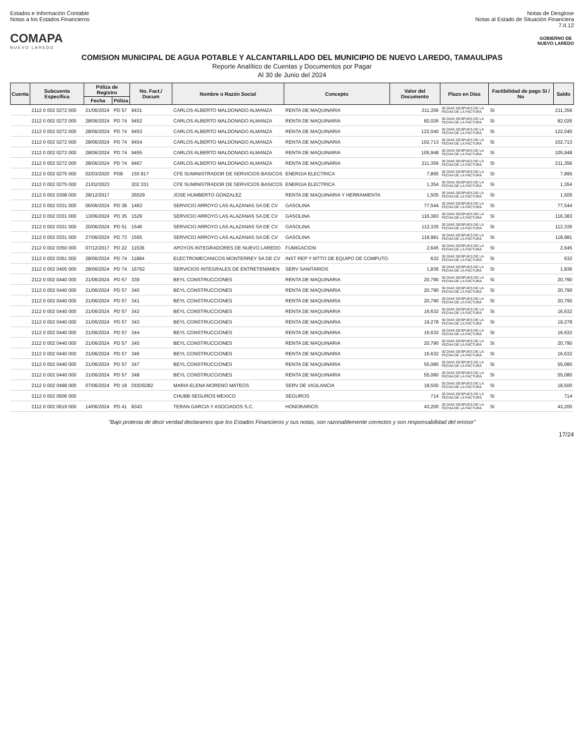Estados e Información Contable
Notas a los Estados Financieros
Notas de Desglose
Notas al Estado de Situación Financiera
7.II.12
COMAPA
NUEVO LAREDO
GOBIERNO DE
NUEVO LAREDO
COMISION MUNICIPAL DE AGUA POTABLE Y ALCANTARILLADO DEL MUNICIPIO DE NUEVO LAREDO, TAMAULIPAS
Reporte Analítico de Cuentas y Documentos por Pagar
Al 30 de Junio del 2024
| Cuenta | Subcuenta Específica | Póliza de Registro | | No. Fact./ Docum | Nombre o Razón Social | Concepto | Valor del Documento | Plazo en Días | Factibilidad de pago SI / No | Saldo |
| --- | --- | --- | --- | --- | --- | --- | --- | --- | --- | --- |
| | | Fecha | Póliza | | | | | | | |
| | 2112 0 002 0272 000 | 21/06/2024 | PD 57 | 9431 | CARLOS ALBERTO MALDONADO ALMANZA | RENTA DE MAQUINARIA | 211,356 | 30 DIAS DESPUES DE LA FECHA DE LA FACTURA | SI | 211,356 |
| | 2112 0 002 0272 000 | 28/06/2024 | PD 74 | 9452 | CARLOS ALBERTO MALDONADO ALMANZA | RENTA DE MAQUINARIA | 82,026 | 30 DIAS DESPUES DE LA FECHA DE LA FACTURA | SI | 82,026 |
| | 2112 0 002 0272 000 | 28/06/2024 | PD 74 | 9453 | CARLOS ALBERTO MALDONADO ALMANZA | RENTA DE MAQUINARIA | 122,040 | 30 DIAS DESPUES DE LA FECHA DE LA FACTURA | SI | 122,040 |
| | 2112 0 002 0272 000 | 28/06/2024 | PD 74 | 9454 | CARLOS ALBERTO MALDONADO ALMANZA | RENTA DE MAQUINARIA | 102,713 | 30 DIAS DESPUES DE LA FECHA DE LA FACTURA | SI | 102,713 |
| | 2112 0 002 0272 000 | 28/06/2024 | PD 74 | 9455 | CARLOS ALBERTO MALDONADO ALMANZA | RENTA DE MAQUINARIA | 105,948 | 30 DIAS DESPUES DE LA FECHA DE LA FACTURA | SI | 105,948 |
| | 2112 0 002 0272 000 | 28/06/2024 | PD 74 | 9467 | CARLOS ALBERTO MALDONADO ALMANZA | RENTA DE MAQUINARIA | 211,356 | 30 DIAS DESPUES DE LA FECHA DE LA FACTURA | SI | 211,356 |
| | 2112 0 002 0275 000 | 02/03/2020 | PD8 | 150 917 | CFE SUMINISTRADOR DE SERVICIOS BASICOS | ENERGIA ELECTRICA | 7,895 | 30 DIAS DESPUES DE LA FECHA DE LA FACTURA | SI | 7,895 |
| | 2112 0 002 0275 000 | 21/02/2023 | | 202 331 | CFE SUMINISTRADOR DE SERVICIOS BASICOS | ENERGIA ELECTRICA | 1,354 | 30 DIAS DESPUES DE LA FECHA DE LA FACTURA | SI | 1,354 |
| | 2112 0 002 0308 000 | 28/12/2017 | | 26529 | JOSE HUMBERTO GONZALEZ | RENTA DE MAQUINARIA Y HERRAMIENTA | 1,505 | 30 DIAS DESPUES DE LA FECHA DE LA FACTURA | SI | 1,505 |
| | 2112 0 002 0331 000 | 06/06/2024 | PD 38 | 1463 | SERVICIO ARROYO LAS ALAZANAS SA DE CV | GASOLINA | 77,544 | 30 DIAS DESPUES DE LA FECHA DE LA FACTURA | SI | 77,544 |
| | 2112 0 002 0331 000 | 13/06/2024 | PD 35 | 1529 | SERVICIO ARROYO LAS ALAZANAS SA DE CV | GASOLINA | 116,383 | 30 DIAS DESPUES DE LA FECHA DE LA FACTURA | SI | 116,383 |
| | 2112 0 002 0331 000 | 20/06/2024 | PD 51 | 1546 | SERVICIO ARROYO LAS ALAZANAS SA DE CV | GASOLINA | 112,335 | 30 DIAS DESPUES DE LA FECHA DE LA FACTURA | SI | 112,335 |
| | 2112 0 002 0331 000 | 27/06/2024 | PD 73 | 1565 | SERVICIO ARROYO LAS ALAZANAS SA DE CV | GASOLINA | 118,981 | 30 DIAS DESPUES DE LA FECHA DE LA FACTURA | SI | 118,981 |
| | 2112 0 002 0350 000 | 07/12/2017 | PD 22 | 11536 | APOYOS INTEGRADORES DE NUEVO LAREDO | FUMIGACION | 2,645 | 30 DIAS DESPUES DE LA FECHA DE LA FACTURA | SI | 2,645 |
| | 2112 0 002 0361 000 | 28/06/2024 | PD 74 | 11884 | ELECTROMECANICOS MONTERREY SA DE CV | INST REP Y MTTO DE EQUIPO DE COMPUTO | 632 | 30 DIAS DESPUES DE LA FECHA DE LA FACTURA | SI | 632 |
| | 2112 0 002 0405 000 | 28/06/2024 | PD 74 | 16762 | SERVICIOS INTEGRALES DE ENTRETENIMIEN | SERV SANITARIOS | 1,836 | 30 DIAS DESPUES DE LA FECHA DE LA FACTURA | SI | 1,836 |
| | 2112 0 002 0440 000 | 21/06/2024 | PD 57 | 339 | BEYL CONSTRUCCIONES | RENTA DE MAQUINARIA | 20,790 | 30 DIAS DESPUES DE LA FECHA DE LA FACTURA | SI | 20,790 |
| | 2112 0 002 0440 000 | 21/06/2024 | PD 57 | 340 | BEYL CONSTRUCCIONES | RENTA DE MAQUINARIA | 20,790 | 30 DIAS DESPUES DE LA FECHA DE LA FACTURA | SI | 20,790 |
| | 2112 0 002 0440 000 | 21/06/2024 | PD 57 | 341 | BEYL CONSTRUCCIONES | RENTA DE MAQUINARIA | 20,790 | 30 DIAS DESPUES DE LA FECHA DE LA FACTURA | SI | 20,790 |
| | 2112 0 002 0440 000 | 21/06/2024 | PD 57 | 342 | BEYL CONSTRUCCIONES | RENTA DE MAQUINARIA | 16,632 | 30 DIAS DESPUES DE LA FECHA DE LA FACTURA | SI | 16,632 |
| | 2112 0 002 0440 000 | 21/06/2024 | PD 57 | 343 | BEYL CONSTRUCCIONES | RENTA DE MAQUINARIA | 19,278 | 30 DIAS DESPUES DE LA FECHA DE LA FACTURA | SI | 19,278 |
| | 2112 0 002 0440 000 | 21/06/2024 | PD 57 | 344 | BEYL CONSTRUCCIONES | RENTA DE MAQUINARIA | 16,632 | 30 DIAS DESPUES DE LA FECHA DE LA FACTURA | SI | 16,632 |
| | 2112 0 002 0440 000 | 21/06/2024 | PD 57 | 345 | BEYL CONSTRUCCIONES | RENTA DE MAQUINARIA | 20,790 | 30 DIAS DESPUES DE LA FECHA DE LA FACTURA | SI | 20,790 |
| | 2112 0 002 0440 000 | 21/06/2024 | PD 57 | 346 | BEYL CONSTRUCCIONES | RENTA DE MAQUINARIA | 16,632 | 30 DIAS DESPUES DE LA FECHA DE LA FACTURA | SI | 16,632 |
| | 2112 0 002 0440 000 | 21/06/2024 | PD 57 | 347 | BEYL CONSTRUCCIONES | RENTA DE MAQUINARIA | 55,080 | 30 DIAS DESPUES DE LA FECHA DE LA FACTURA | SI | 55,080 |
| | 2112 0 002 0440 000 | 21/06/2024 | PD 57 | 348 | BEYL CONSTRUCCIONES | RENTA DE MAQUINARIA | 55,080 | 30 DIAS DESPUES DE LA FECHA DE LA FACTURA | SI | 55,080 |
| | 2112 0 002 0498 000 | 07/06/2024 | PD 18 | DDD5D82 | MARIA ELENA MORENO MATEOS | SERV DE VIGILANCIA | 18,500 | 30 DIAS DESPUES DE LA FECHA DE LA FACTURA | SI | 18,500 |
| | 2112 0 002 0506 000 | | | | CHUBB SEGUROS MEXICO | SEGUROS | 714 | 30 DIAS DESPUES DE LA FECHA DE LA FACTURA | SI | 714 |
| | 2112 0 002 0619 000 | 14/06/2024 | PD 41 | 8343 | TERAN GARCIA Y ASOCIADOS S.C. | HONORARIOS | 43,200 | 30 DIAS DESPUES DE LA FECHA DE LA FACTURA | SI | 43,200 |
"Bajo protesta de decir verdad declaramos que los Estados Financieros y sus notas, son razonablemente correctos y son responsabilidad del emisor"
17/24